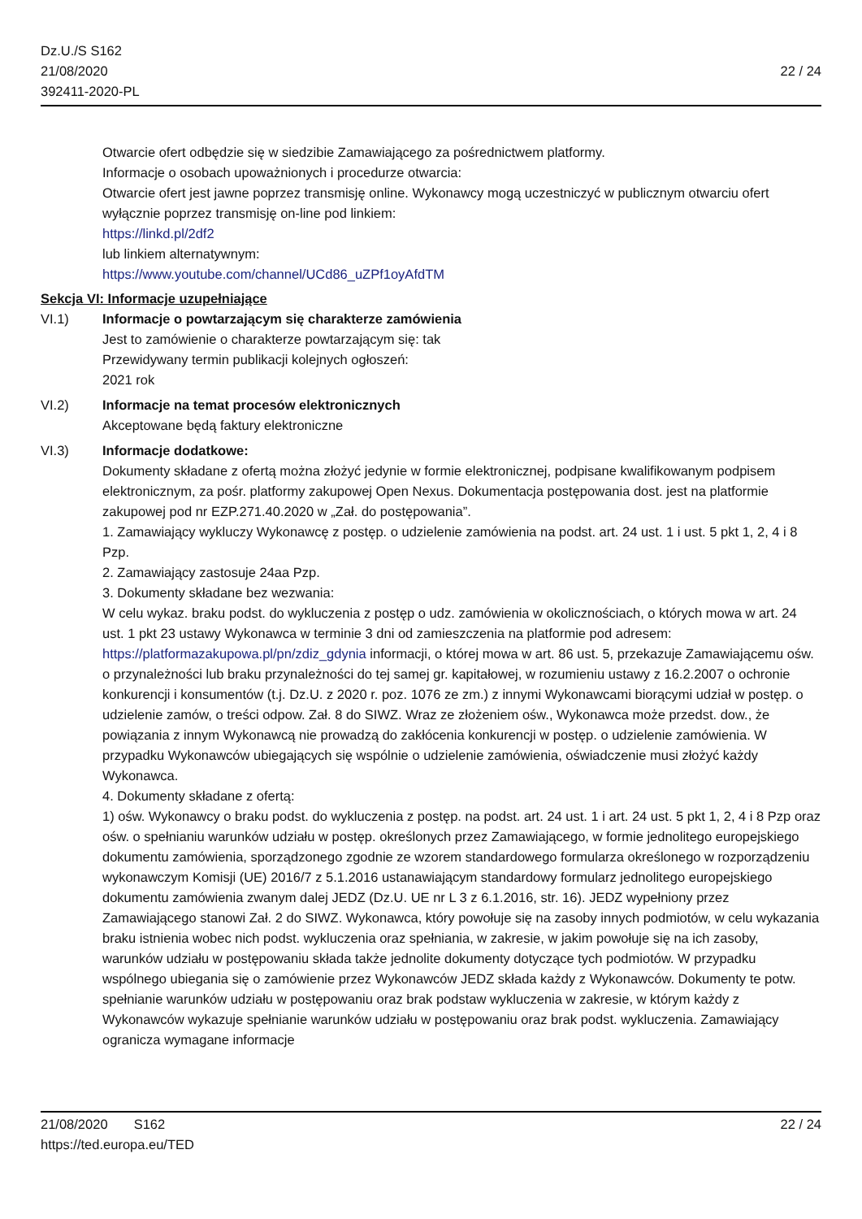Dz.U./S S162
21/08/2020
392411-2020-PL
22 / 24
Otwarcie ofert odbędzie się w siedzibie Zamawiającego za pośrednictwem platformy.
Informacje o osobach upoważnionych i procedurze otwarcia:
Otwarcie ofert jest jawne poprzez transmisję online. Wykonawcy mogą uczestniczyć w publicznym otwarciu ofert wyłącznie poprzez transmisję on-line pod linkiem:
https://linkd.pl/2df2
lub linkiem alternatywnym:
https://www.youtube.com/channel/UCd86_uZPf1oyAfdTM
Sekcja VI: Informacje uzupełniające
VI.1) Informacje o powtarzającym się charakterze zamówienia
Jest to zamówienie o charakterze powtarzającym się: tak
Przewidywany termin publikacji kolejnych ogłoszeń:
2021 rok
VI.2) Informacje na temat procesów elektronicznych
Akceptowane będą faktury elektroniczne
VI.3) Informacje dodatkowe:
Dokumenty składane z ofertą można złożyć jedynie w formie elektronicznej, podpisane kwalifikowanym podpisem elektronicznym, za pośr. platformy zakupowej Open Nexus. Dokumentacja postępowania dost. jest na platformie zakupowej pod nr EZP.271.40.2020 w „Zał. do postępowania”.
1. Zamawiający wykluczy Wykonawcę z postęp. o udzielenie zamówienia na podst. art. 24 ust. 1 i ust. 5 pkt 1, 2, 4 i 8 Pzp.
2. Zamawiający zastosuje 24aa Pzp.
3. Dokumenty składane bez wezwania:
W celu wykaz. braku podst. do wykluczenia z postęp o udz. zamówienia w okolicznościach, o których mowa w art. 24 ust. 1 pkt 23 ustawy Wykonawca w terminie 3 dni od zamieszczenia na platformie pod adresem: https://platformazakupowa.pl/pn/zdiz_gdynia informacji, o której mowa w art. 86 ust. 5, przekazuje Zamawiającemu ośw. o przynależności lub braku przynależności do tej samej gr. kapitałowej, w rozumieniu ustawy z 16.2.2007 o ochronie konkurencji i konsumentów (t.j. Dz.U. z 2020 r. poz. 1076 ze zm.) z innymi Wykonawcami biorącymi udział w postęp. o udzielenie zamów, o treści odpow. Zał. 8 do SIWZ. Wraz ze złożeniem ośw., Wykonawca może przedst. dow., że powiązania z innym Wykonawcą nie prowadzą do zakłócenia konkurencji w postęp. o udzielenie zamówienia. W przypadku Wykonawców ubiegających się wspólnie o udzielenie zamówienia, oświadczenie musi złożyć każdy Wykonawca.
4. Dokumenty składane z ofertą:
1) ośw. Wykonawcy o braku podst. do wykluczenia z postęp. na podst. art. 24 ust. 1 i art. 24 ust. 5 pkt 1, 2, 4 i 8 Pzp oraz ośw. o spełnianiu warunków udziału w postęp. określonych przez Zamawiającego, w formie jednolitego europejskiego dokumentu zamówienia, sporządzonego zgodnie ze wzorem standardowego formularza określonego w rozporządzeniu wykonawczym Komisji (UE) 2016/7 z 5.1.2016 ustanawiającym standardowy formularz jednolitego europejskiego dokumentu zamówienia zwanym dalej JEDZ (Dz.U. UE nr L 3 z 6.1.2016, str. 16). JEDZ wypełniony przez Zamawiającego stanowi Zał. 2 do SIWZ. Wykonawca, który powołuje się na zasoby innych podmiotów, w celu wykazania braku istnienia wobec nich podst. wykluczenia oraz spełniania, w zakresie, w jakim powołuje się na ich zasoby, warunków udziału w postępowaniu składa także jednolite dokumenty dotyczące tych podmiotów. W przypadku wspólnego ubiegania się o zamówienie przez Wykonawców JEDZ składa każdy z Wykonawców. Dokumenty te potw. spełnianie warunków udziału w postępowaniu oraz brak podstaw wykluczenia w zakresie, w którym każdy z Wykonawców wykazuje spełnianie warunków udziału w postępowaniu oraz brak podst. wykluczenia. Zamawiający ogranicza wymagane informacje
21/08/2020 S162 22 / 24
https://ted.europa.eu/TED